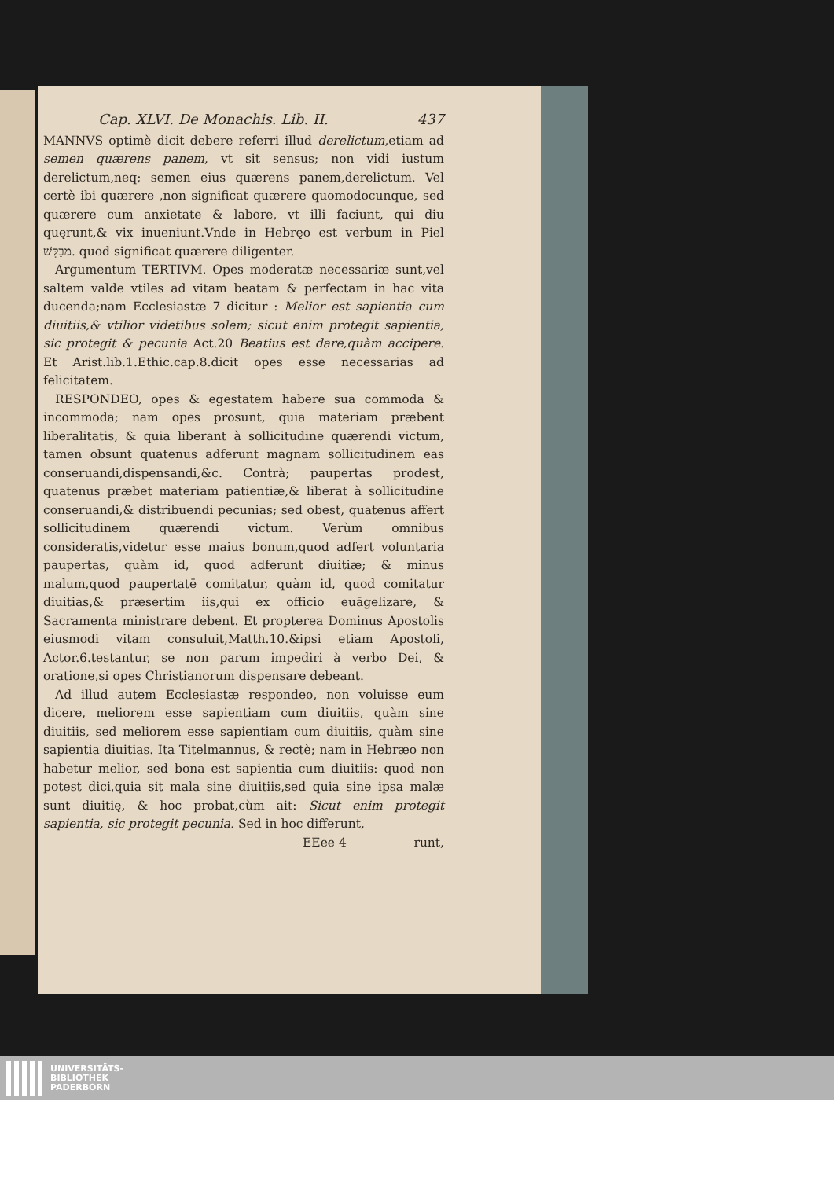Cap. XLVI. De Monachis. Lib. II. 437
MANNVS optimè dicit debere referri illud derelictum,etiam ad semen quærens panem, vt sit sensus; non vidi iustum derelictum,neq; semen eius quærens panem,derelictum. Vel certè ibi quærere ,non significat quærere quomodocunque, sed quærere cum anxietate & labore, vt illi faciunt, qui diu quęrunt,& vix inueniunt.Vnde in Hebręo est verbum in Piel מְבַקֵּשׁ. quod significat quærere diligenter.
Argumentum TERTIVM. Opes moderatæ necessariæ sunt,vel saltem valde vtiles ad vitam beatam & perfectam in hac vita ducenda;nam Ecclesiastæ 7 dicitur : Melior est sapientia cum diuitiis,& vtilior videtibus solem; sicut enim protegit sapientia, sic protegit & pecunia Act.20 Beatius est dare,quàm accipere. Et Arist.lib.1.Ethic.cap.8.dicit opes esse necessarias ad felicitatem.
RESPONDEO, opes & egestatem habere sua commoda & incommoda; nam opes prosunt, quia materiam præbent liberalitatis, & quia liberant à sollicitudine quærendi victum, tamen obsunt quatenus adferunt magnam sollicitudinem eas conseruandi,dispensandi,&c. Contrà; paupertas prodest, quatenus præbet materiam patientiæ,& liberat à sollicitudine conseruandi,& distribuendi pecunias; sed obest, quatenus affert sollicitudinem quærendi victum. Verùm omnibus consideratis,videtur esse maius bonum,quod adfert voluntaria paupertas, quàm id, quod adferunt diuitiæ; & minus malum,quod paupertatē comitatur, quàm id, quod comitatur diuitias,& præsertim iis,qui ex officio euāgelizare, & Sacramenta ministrare debent. Et propterea Dominus Apostolis eiusmodi vitam consuluit,Matth.10.&ipsi etiam Apostoli, Actor.6.testantur, se non parum impediri à verbo Dei, & oratione,si opes Christianorum dispensare debeant.
Ad illud autem Ecclesiastæ respondeo, non voluisse eum dicere, meliorem esse sapientiam cum diuitiis, quàm sine diuitiis, sed meliorem esse sapientiam cum diuitiis, quàm sine sapientia diuitias. Ita Titelmannus, & rectè; nam in Hebræo non habetur melior, sed bona est sapientia cum diuitiis: quod non potest dici,quia sit mala sine diuitiis,sed quia sine ipsa malæ sunt diuitię, & hoc probat,cùm ait: Sicut enim protegit sapientia, sic protegit pecunia. Sed in hoc differunt,
EEee 4 runt,
UNIVERSITÄTS-
BIBLIOTHEK
PADERBORN